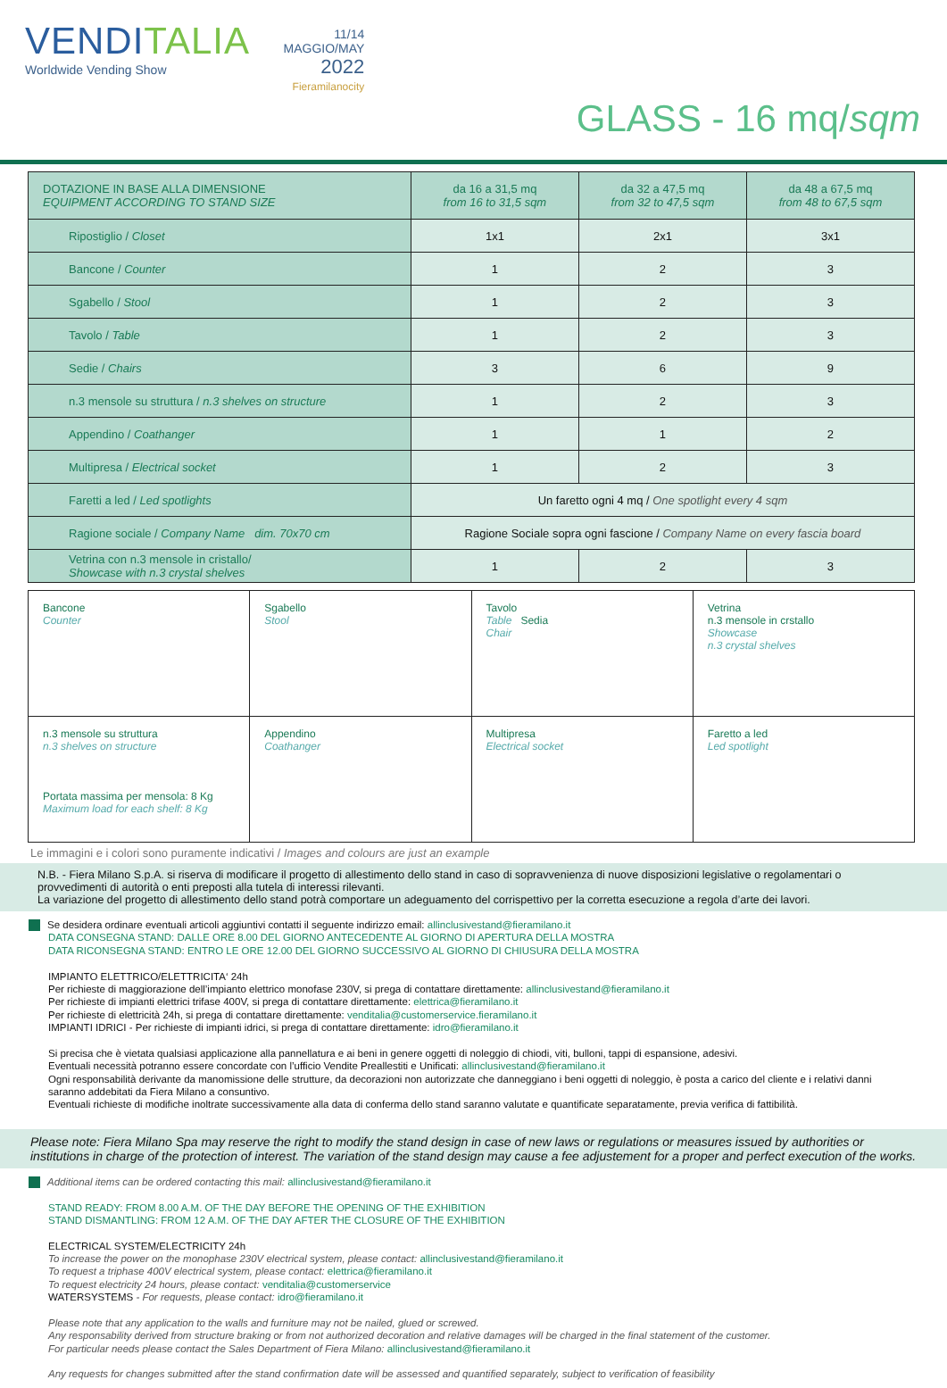VENDITALIA
Worldwide Vending Show
11/14
MAGGIO/MAY
2022
Fieramilanocity
GLASS - 16 mq/sqm
| DOTAZIONE IN BASE ALLA DIMENSIONE EQUIPMENT ACCORDING TO STAND SIZE | da 16 a 31,5 mq from 16 to 31,5 sqm | da 32 a 47,5 mq from 32 to 47,5 sqm | da 48 a 67,5 mq from 48 to 67,5 sqm |
| --- | --- | --- | --- |
| Ripostiglio / Closet | 1x1 | 2x1 | 3x1 |
| Bancone / Counter | 1 | 2 | 3 |
| Sgabello / Stool | 1 | 2 | 3 |
| Tavolo / Table | 1 | 2 | 3 |
| Sedie / Chairs | 3 | 6 | 9 |
| n.3 mensole su struttura / n.3 shelves on structure | 1 | 2 | 3 |
| Appendino / Coathanger | 1 | 1 | 2 |
| Multipresa / Electrical socket | 1 | 2 | 3 |
| Faretti a led / Led spotlights | Un faretto ogni 4 mq / One spotlight every 4 sqm | | |
| Ragione sociale / Company Name dim. 70x70 cm | Ragione Sociale sopra ogni fascione / Company Name on every fascia board | | |
| Vetrina con n.3 mensole in cristallo/ Showcase with n.3 crystal shelves | 1 | 2 | 3 |
| Bancone Counter | Sgabello Stool | Tavolo Table Sedia Chair | Vetrina n.3 mensole in crstallo Showcase n.3 crystal shelves |
| n.3 mensole su struttura n.3 shelves on structure Portata massima per mensola: 8 Kg Maximum load for each shelf: 8 Kg | Appendino Coathanger | Multipresa Electrical socket | Faretto a led Led spotlight |
Le immagini e i colori sono puramente indicativi / Images and colours are just an example
N.B. - Fiera Milano S.p.A. si riserva di modificare il progetto di allestimento dello stand in caso di sopravvenienza di nuove disposizioni legislative o regolamentari o provvedimenti di autorità o enti preposti alla tutela di interessi rilevanti.
La variazione del progetto di allestimento dello stand potrà comportare un adeguamento del corrispettivo per la corretta esecuzione a regola d’arte dei lavori.
Se desidera ordinare eventuali articoli aggiuntivi contatti il seguente indirizzo email: allinclusivestand@fieramilano.it
DATA CONSEGNA STAND: DALLE ORE 8.00 DEL GIORNO ANTECEDENTE AL GIORNO DI APERTURA DELLA MOSTRA
DATA RICONSEGNA STAND: ENTRO LE ORE 12.00 DEL GIORNO SUCCESSIVO AL GIORNO DI CHIUSURA DELLA MOSTRA
IMPIANTO ELETTRICO/ELETTRICITA‘ 24h
Per richieste di maggiorazione dell’impianto elettrico monofase 230V, si prega di contattare direttamente: allinclusivestand@fieramilano.it
Per richieste di impianti elettrici trifase 400V, si prega di contattare direttamente: elettrica@fieramilano.it
Per richieste di elettricità 24h, si prega di contattare direttamente: venditalia@customerservice.fieramilano.it
IMPIANTI IDRICI - Per richieste di impianti idrici, si prega di contattare direttamente: idro@fieramilano.it
Si precisa che è vietata qualsiasi applicazione alla pannellatura e ai beni in genere oggetti di noleggio di chiodi, viti, bulloni, tappi di espansione, adesivi.
Eventuali necessità potranno essere concordate con l’ufficio Vendite Preallestiti e Unificati: allinclusivestand@fieramilano.it
Ogni responsabilità derivante da manomissione delle strutture, da decorazioni non autorizzate che danneggiano i beni oggetti di noleggio, è posta a carico del cliente e i relativi danni saranno addebitati da Fiera Milano a consuntivo.
Eventuali richieste di modifiche inoltrate successivamente alla data di conferma dello stand saranno valutate e quantificate separatamente, previa verifica di fattibilità.
Please note: Fiera Milano Spa may reserve the right to modify the stand design in case of new laws or regulations or measures issued by authorities or institutions in charge of the protection of interest. The variation of the stand design may cause a fee adjustement for a proper and perfect execution of the works.
Additional items can be ordered contacting this mail: allinclusivestand@fieramilano.it
STAND READY: FROM 8.00 A.M. OF THE DAY BEFORE THE OPENING OF THE EXHIBITION
STAND DISMANTLING: FROM 12 A.M. OF THE DAY AFTER THE CLOSURE OF THE EXHIBITION
ELECTRICAL SYSTEM/ELECTRICITY 24h
To increase the power on the monophase 230V electrical system, please contact: allinclusivestand@fieramilano.it
To request a triphase 400V electrical system, please contact: elettrica@fieramilano.it
To request electricity 24 hours, please contact: venditalia@customerservice
WATERSYSTEMS - For requests, please contact: idro@fieramilano.it
Please note that any application to the walls and furniture may not be nailed, glued or screwed.
Any responsability derived from structure braking or from not authorized decoration and relative damages will be charged in the final statement of the customer.
For particular needs please contact the Sales Department of Fiera Milano: allinclusivestand@fieramilano.it
Any requests for changes submitted after the stand confirmation date will be assessed and quantified separately, subject to verification of feasibility